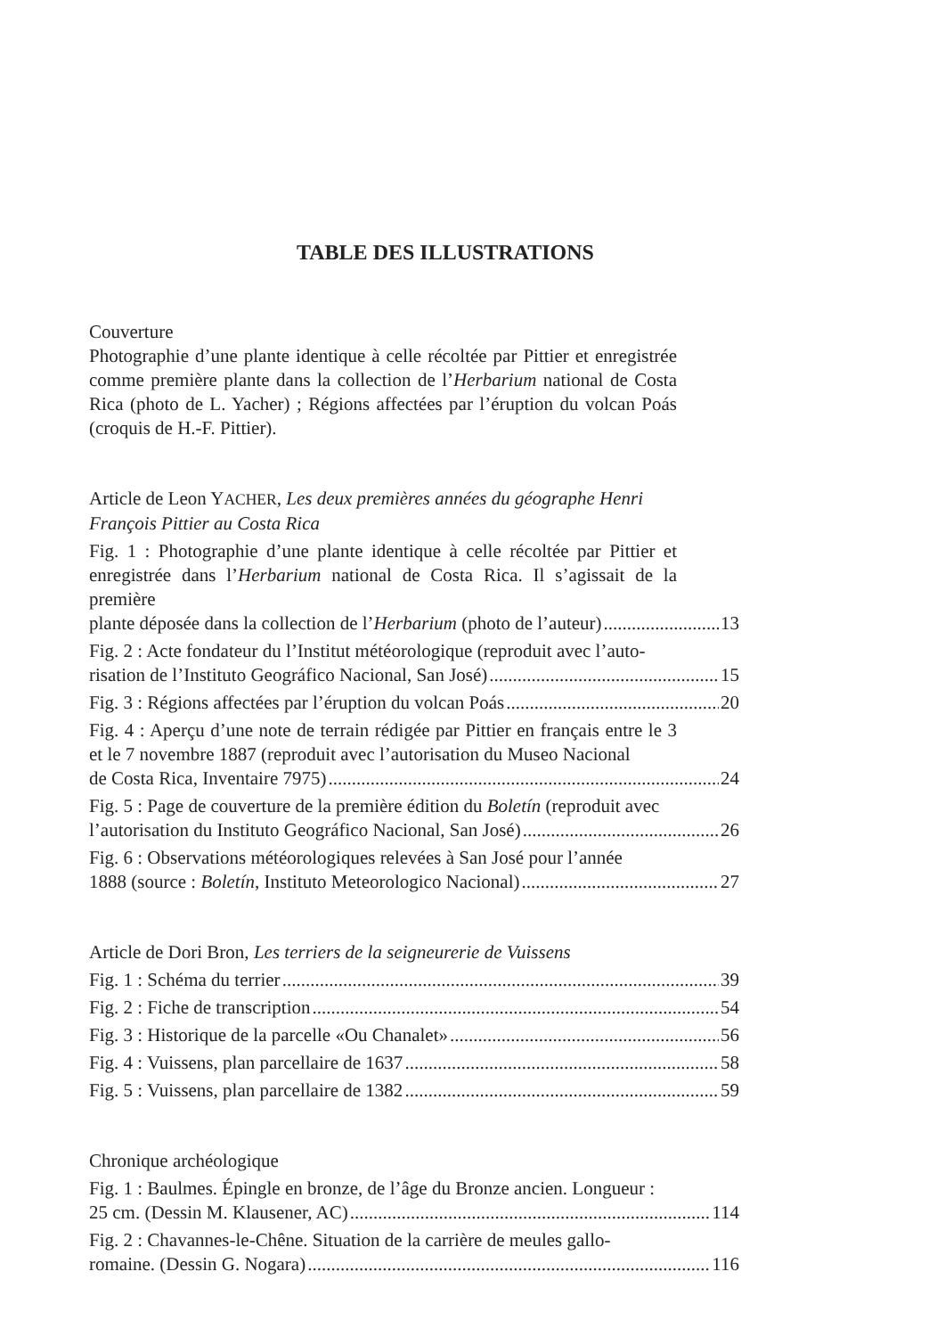TABLE DES ILLUSTRATIONS
Couverture
Photographie d’une plante identique à celle récoltée par Pittier et enregistrée comme première plante dans la collection de l’Herbarium national de Costa Rica (photo de L. Yacher) ; Régions affectées par l’éruption du volcan Poás (croquis de H.-F. Pittier).
Article de Leon YACHER, Les deux premières années du géographe Henri François Pittier au Costa Rica
Fig. 1 : Photographie d’une plante identique à celle récoltée par Pittier et enregistrée dans l’Herbarium national de Costa Rica. Il s’agissait de la première
plante déposée dans la collection de l’Herbarium (photo de l’auteur) 13
Fig. 2 : Acte fondateur du l’Institut météorologique (reproduit avec l’auto-
risation de l’Instituto Geográfico Nacional, San José) 15
Fig. 3 : Régions affectées par l’éruption du volcan Poás 20
Fig. 4 : Aperçu d’une note de terrain rédigée par Pittier en français entre le 3 et le 7 novembre 1887 (reproduit avec l’autorisation du Museo Nacional
de Costa Rica, Inventaire 7975) 24
Fig. 5 : Page de couverture de la première édition du Boletín (reproduit avec
l’autorisation du Instituto Geográfico Nacional, San José) 26
Fig. 6 : Observations météorologiques relevées à San José pour l’année
1888 (source : Boletín, Instituto Meteorologico Nacional) 27
Article de Dori Bron, Les terriers de la seigneurerie de Vuissens
Fig. 1 : Schéma du terrier 39
Fig. 2 : Fiche de transcription 54
Fig. 3 : Historique de la parcelle «Ou Chanalet» 56
Fig. 4 : Vuissens, plan parcellaire de 1637 58
Fig. 5 : Vuissens, plan parcellaire de 1382 59
Chronique archéologique
Fig. 1 : Baulmes. Épingle en bronze, de l’âge du Bronze ancien. Longueur :
25 cm. (Dessin M. Klausener, AC) 114
Fig. 2 : Chavannes-le-Chêne. Situation de la carrière de meules gallo-
romaine. (Dessin G. Nogara) 116